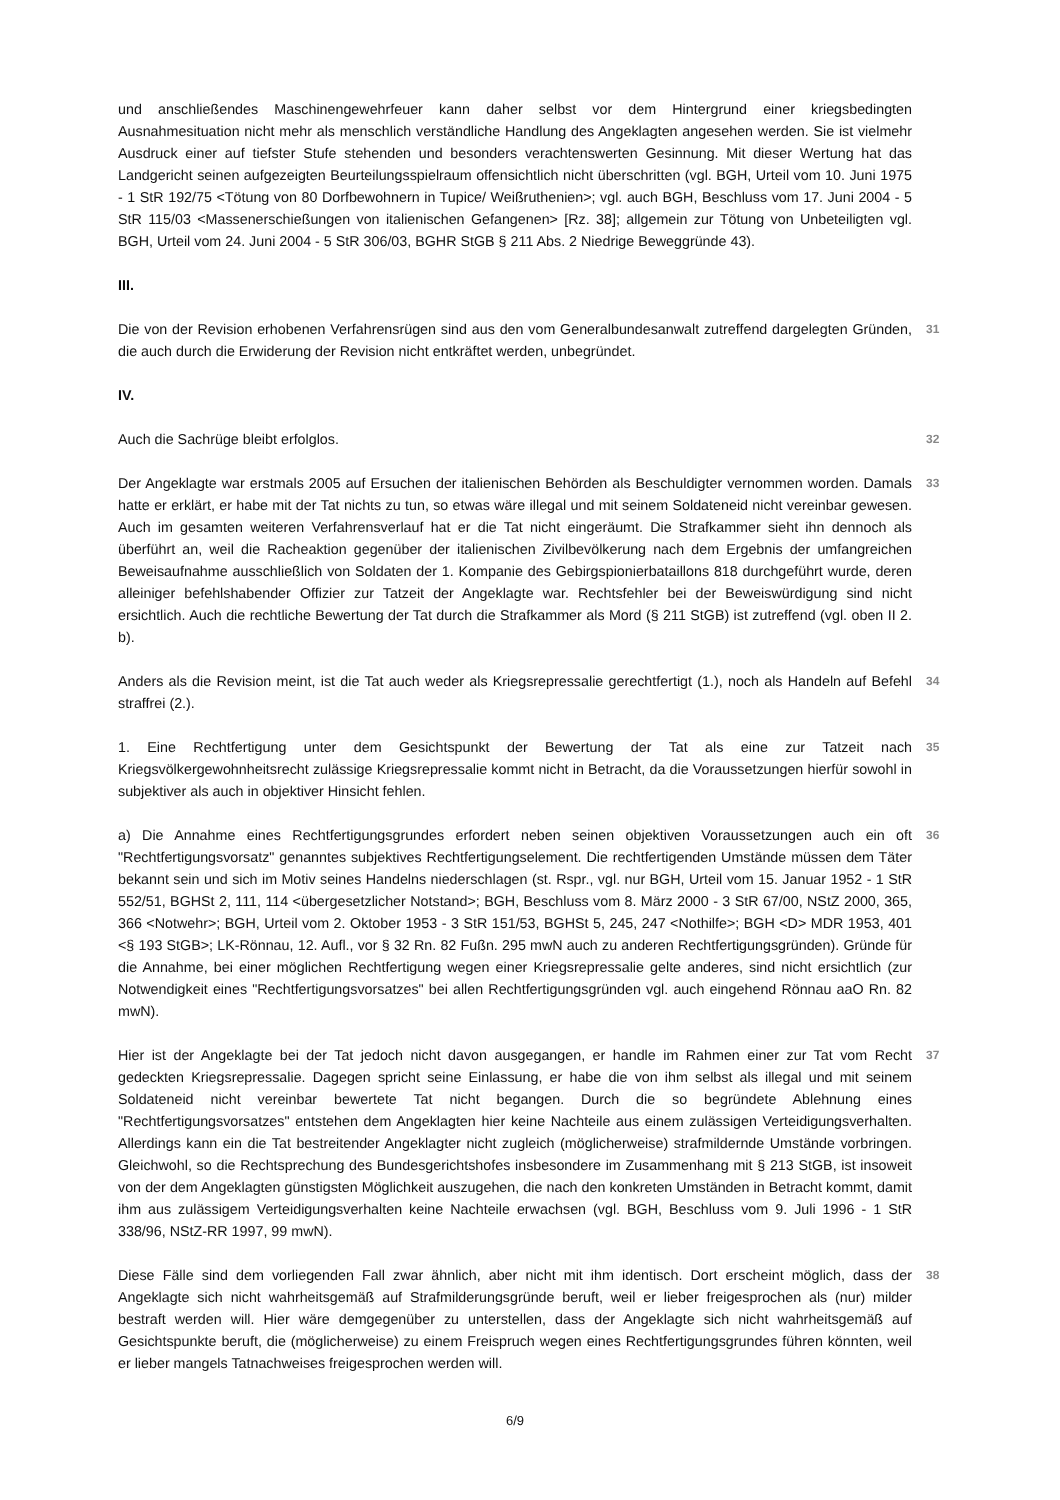und anschließendes Maschinengewehrfeuer kann daher selbst vor dem Hintergrund einer kriegsbedingten Ausnahmesituation nicht mehr als menschlich verständliche Handlung des Angeklagten angesehen werden. Sie ist vielmehr Ausdruck einer auf tiefster Stufe stehenden und besonders verachtenswerten Gesinnung. Mit dieser Wertung hat das Landgericht seinen aufgezeigten Beurteilungsspielraum offensichtlich nicht überschritten (vgl. BGH, Urteil vom 10. Juni 1975 - 1 StR 192/75 <Tötung von 80 Dorfbewohnern in Tupice/ Weißruthenien>; vgl. auch BGH, Beschluss vom 17. Juni 2004 - 5 StR 115/03 <Massenerschießungen von italienischen Gefangenen> [Rz. 38]; allgemein zur Tötung von Unbeteiligten vgl. BGH, Urteil vom 24. Juni 2004 - 5 StR 306/03, BGHR StGB § 211 Abs. 2 Niedrige Beweggründe 43).
III.
Die von der Revision erhobenen Verfahrensrügen sind aus den vom Generalbundesanwalt zutreffend dargelegten Gründen, die auch durch die Erwiderung der Revision nicht entkräftet werden, unbegründet.
31
IV.
Auch die Sachrüge bleibt erfolglos.
32
Der Angeklagte war erstmals 2005 auf Ersuchen der italienischen Behörden als Beschuldigter vernommen worden. Damals hatte er erklärt, er habe mit der Tat nichts zu tun, so etwas wäre illegal und mit seinem Soldateneid nicht vereinbar gewesen. Auch im gesamten weiteren Verfahrensverlauf hat er die Tat nicht eingeräumt. Die Strafkammer sieht ihn dennoch als überführt an, weil die Racheaktion gegenüber der italienischen Zivilbevölkerung nach dem Ergebnis der umfangreichen Beweisaufnahme ausschließlich von Soldaten der 1. Kompanie des Gebirgspionierbataillons 818 durchgeführt wurde, deren alleiniger befehlshabender Offizier zur Tatzeit der Angeklagte war. Rechtsfehler bei der Beweiswürdigung sind nicht ersichtlich. Auch die rechtliche Bewertung der Tat durch die Strafkammer als Mord (§ 211 StGB) ist zutreffend (vgl. oben II 2. b).
33
Anders als die Revision meint, ist die Tat auch weder als Kriegsrepressalie gerechtfertigt (1.), noch als Handeln auf Befehl straffrei (2.).
34
1. Eine Rechtfertigung unter dem Gesichtspunkt der Bewertung der Tat als eine zur Tatzeit nach Kriegsvölkergewohnheitsrecht zulässige Kriegsrepressalie kommt nicht in Betracht, da die Voraussetzungen hierfür sowohl in subjektiver als auch in objektiver Hinsicht fehlen.
35
a) Die Annahme eines Rechtfertigungsgrundes erfordert neben seinen objektiven Voraussetzungen auch ein oft "Rechtfertigungsvorsatz" genanntes subjektives Rechtfertigungselement. Die rechtfertigenden Umstände müssen dem Täter bekannt sein und sich im Motiv seines Handelns niederschlagen (st. Rspr., vgl. nur BGH, Urteil vom 15. Januar 1952 - 1 StR 552/51, BGHSt 2, 111, 114 <übergesetzlicher Notstand>; BGH, Beschluss vom 8. März 2000 - 3 StR 67/00, NStZ 2000, 365, 366 <Notwehr>; BGH, Urteil vom 2. Oktober 1953 - 3 StR 151/53, BGHSt 5, 245, 247 <Nothilfe>; BGH <D> MDR 1953, 401 <§ 193 StGB>; LK-Rönnau, 12. Aufl., vor § 32 Rn. 82 Fußn. 295 mwN auch zu anderen Rechtfertigungsgründen). Gründe für die Annahme, bei einer möglichen Rechtfertigung wegen einer Kriegsrepressalie gelte anderes, sind nicht ersichtlich (zur Notwendigkeit eines "Rechtfertigungsvorsatzes" bei allen Rechtfertigungsgründen vgl. auch eingehend Rönnau aaO Rn. 82 mwN).
36
Hier ist der Angeklagte bei der Tat jedoch nicht davon ausgegangen, er handle im Rahmen einer zur Tat vom Recht gedeckten Kriegsrepressalie. Dagegen spricht seine Einlassung, er habe die von ihm selbst als illegal und mit seinem Soldateneid nicht vereinbar bewertete Tat nicht begangen. Durch die so begründete Ablehnung eines "Rechtfertigungsvorsatzes" entstehen dem Angeklagten hier keine Nachteile aus einem zulässigen Verteidigungsverhalten. Allerdings kann ein die Tat bestreitender Angeklagter nicht zugleich (möglicherweise) strafmildernde Umstände vorbringen. Gleichwohl, so die Rechtsprechung des Bundesgerichtshofes insbesondere im Zusammenhang mit § 213 StGB, ist insoweit von der dem Angeklagten günstigsten Möglichkeit auszugehen, die nach den konkreten Umständen in Betracht kommt, damit ihm aus zulässigem Verteidigungsverhalten keine Nachteile erwachsen (vgl. BGH, Beschluss vom 9. Juli 1996 - 1 StR 338/96, NStZ-RR 1997, 99 mwN).
37
Diese Fälle sind dem vorliegenden Fall zwar ähnlich, aber nicht mit ihm identisch. Dort erscheint möglich, dass der Angeklagte sich nicht wahrheitsgemäß auf Strafmilderungsgründe beruft, weil er lieber freigesprochen als (nur) milder bestraft werden will. Hier wäre demgegenüber zu unterstellen, dass der Angeklagte sich nicht wahrheitsgemäß auf Gesichtspunkte beruft, die (möglicherweise) zu einem Freispruch wegen eines Rechtfertigungsgrundes führen könnten, weil er lieber mangels Tatnachweises freigesprochen werden will.
38
6/9